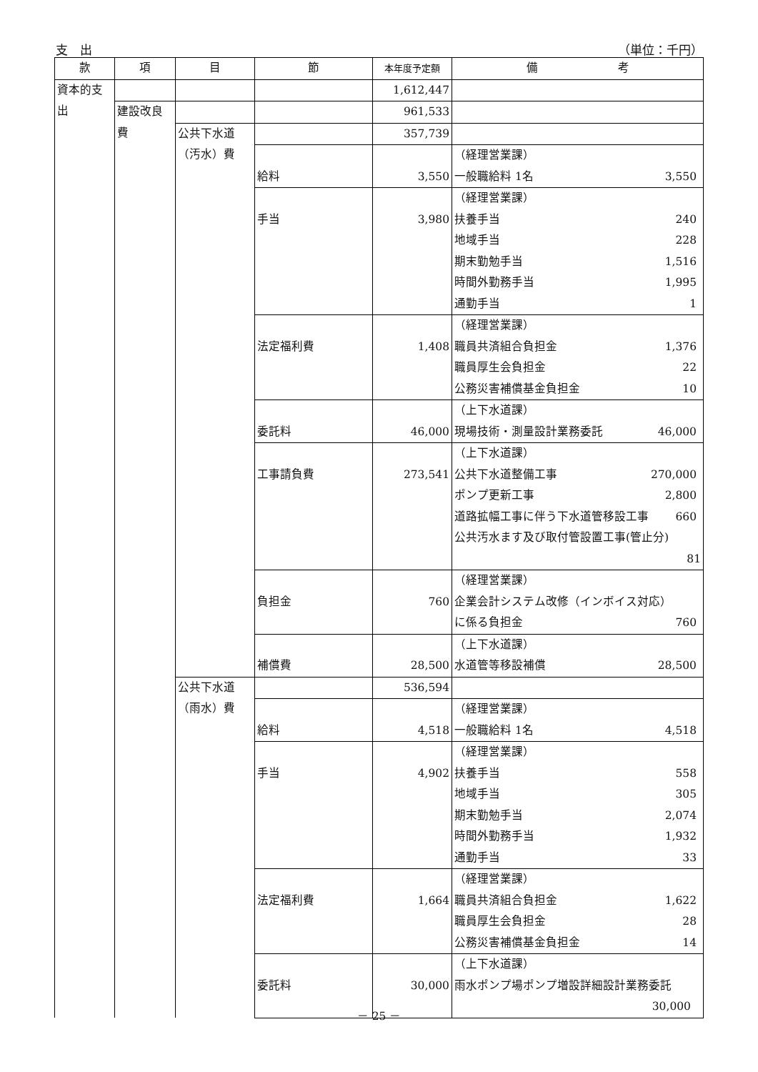支　出 （単位：千円）
| 款 | 項 | 目 | 節 | 本年度予定額 | 備 考 |
| --- | --- | --- | --- | --- | --- |
| 資本的支出 | | | | 1,612,447 | |
| | 建設改良費 | | | 961,533 | |
| | | 公共下水道（汚水）費 | | 357,739 | |
| | | | 給料 | 3,550 | （経理営業課） 一般職給料 1名 3,550 |
| | | | 手当 | 3,980 | （経理営業課） 扶養手当 240 地域手当 228 期末勤勉手当 1,516 時間外勤務手当 1,995 通勤手当 1 |
| | | | 法定福利費 | 1,408 | （経理営業課） 職員共済組合負担金 1,376 職員厚生会負担金 22 公務災害補償基金負担金 10 |
| | | | 委託料 | 46,000 | （上下水道課） 現場技術・測量設計業務委託 46,000 |
| | | | 工事請負費 | 273,541 | （上下水道課） 公共下水道整備工事 270,000 ポンプ更新工事 2,800 道路拡幅工事に伴う下水道管移設工事 660 公共汚水ます及び取付管設置工事(管止分) 81 |
| | | | 負担金 | 760 | （経理営業課） 企業会計システム改修（インボイス対応） に係る負担金 760 |
| | | | 補償費 | 28,500 | （上下水道課） 水道管等移設補償 28,500 |
| | | 公共下水道（雨水）費 | | 536,594 | |
| | | | 給料 | 4,518 | （経理営業課） 一般職給料 1名 4,518 |
| | | | 手当 | 4,902 | （経理営業課） 扶養手当 558 地域手当 305 期末勤勉手当 2,074 時間外勤務手当 1,932 通勤手当 33 |
| | | | 法定福利費 | 1,664 | （経理営業課） 職員共済組合負担金 1,622 職員厚生会負担金 28 公務災害補償基金負担金 14 |
| | | | 委託料 | 30,000 | （上下水道課） 雨水ポンプ場ポンプ増設詳細設計業務委託 30,000 |
－ 25 －